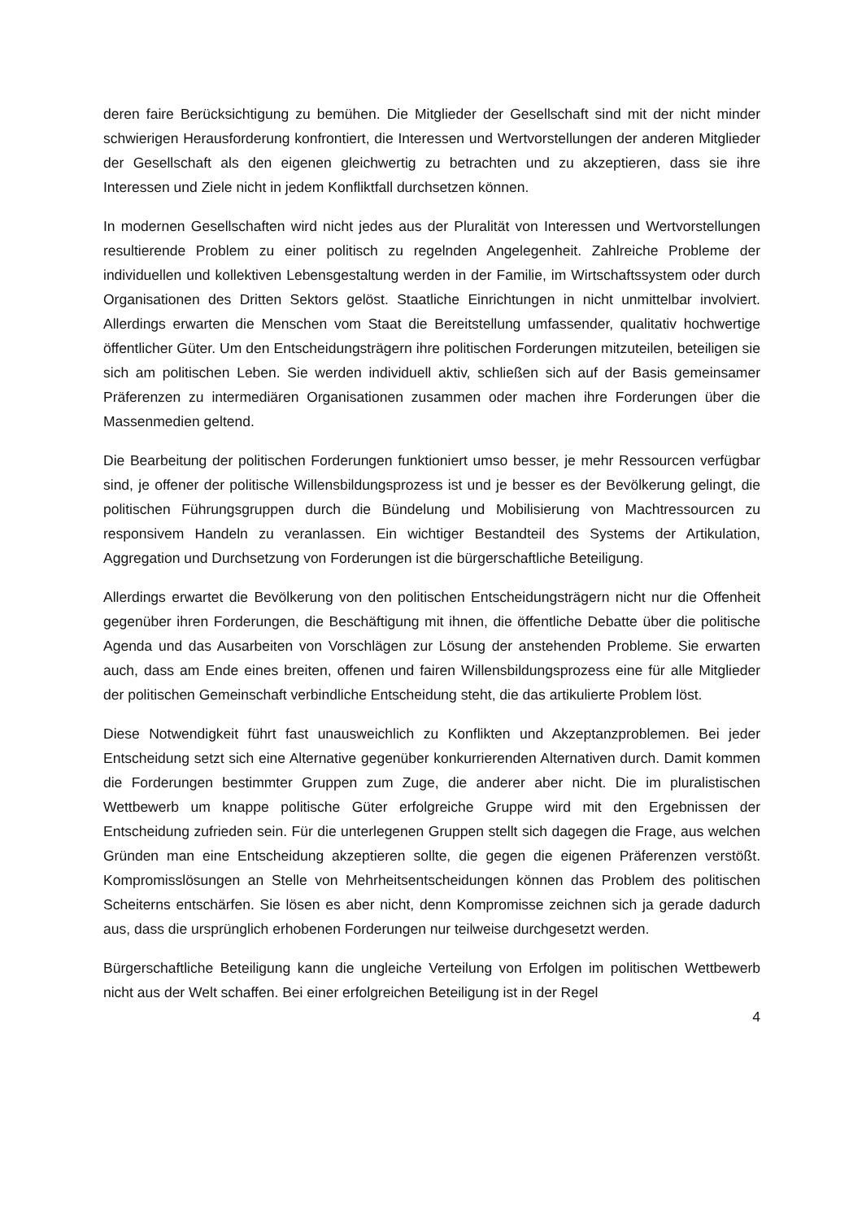deren faire Berücksichtigung zu bemühen. Die Mitglieder der Gesellschaft sind mit der nicht minder schwierigen Herausforderung konfrontiert, die Interessen und Wertvorstellungen der anderen Mitglieder der Gesellschaft als den eigenen gleichwertig zu betrachten und zu akzeptieren, dass sie ihre Interessen und Ziele nicht in jedem Konfliktfall durchsetzen können.
In modernen Gesellschaften wird nicht jedes aus der Pluralität von Interessen und Wertvorstellungen resultierende Problem zu einer politisch zu regelnden Angelegenheit. Zahlreiche Probleme der individuellen und kollektiven Lebensgestaltung werden in der Familie, im Wirtschaftssystem oder durch Organisationen des Dritten Sektors gelöst. Staatliche Einrichtungen in nicht unmittelbar involviert. Allerdings erwarten die Menschen vom Staat die Bereitstellung umfassender, qualitativ hochwertige öffentlicher Güter. Um den Entscheidungsträgern ihre politischen Forderungen mitzuteilen, beteiligen sie sich am politischen Leben. Sie werden individuell aktiv, schließen sich auf der Basis gemeinsamer Präferenzen zu intermediären Organisationen zusammen oder machen ihre Forderungen über die Massenmedien geltend.
Die Bearbeitung der politischen Forderungen funktioniert umso besser, je mehr Ressourcen verfügbar sind, je offener der politische Willensbildungsprozess ist und je besser es der Bevölkerung gelingt, die politischen Führungsgruppen durch die Bündelung und Mobilisierung von Machtressourcen zu responsivem Handeln zu veranlassen. Ein wichtiger Bestandteil des Systems der Artikulation, Aggregation und Durchsetzung von Forderungen ist die bürgerschaftliche Beteiligung.
Allerdings erwartet die Bevölkerung von den politischen Entscheidungsträgern nicht nur die Offenheit gegenüber ihren Forderungen, die Beschäftigung mit ihnen, die öffentliche Debatte über die politische Agenda und das Ausarbeiten von Vorschlägen zur Lösung der anstehenden Probleme. Sie erwarten auch, dass am Ende eines breiten, offenen und fairen Willensbildungsprozess eine für alle Mitglieder der politischen Gemeinschaft verbindliche Entscheidung steht, die das artikulierte Problem löst.
Diese Notwendigkeit führt fast unausweichlich zu Konflikten und Akzeptanzproblemen. Bei jeder Entscheidung setzt sich eine Alternative gegenüber konkurrierenden Alternativen durch. Damit kommen die Forderungen bestimmter Gruppen zum Zuge, die anderer aber nicht. Die im pluralistischen Wettbewerb um knappe politische Güter erfolgreiche Gruppe wird mit den Ergebnissen der Entscheidung zufrieden sein. Für die unterlegenen Gruppen stellt sich dagegen die Frage, aus welchen Gründen man eine Entscheidung akzeptieren sollte, die gegen die eigenen Präferenzen verstößt. Kompromisslösungen an Stelle von Mehrheitsentscheidungen können das Problem des politischen Scheiterns entschärfen. Sie lösen es aber nicht, denn Kompromisse zeichnen sich ja gerade dadurch aus, dass die ursprünglich erhobenen Forderungen nur teilweise durchgesetzt werden.
Bürgerschaftliche Beteiligung kann die ungleiche Verteilung von Erfolgen im politischen Wettbewerb nicht aus der Welt schaffen. Bei einer erfolgreichen Beteiligung ist in der Regel
4